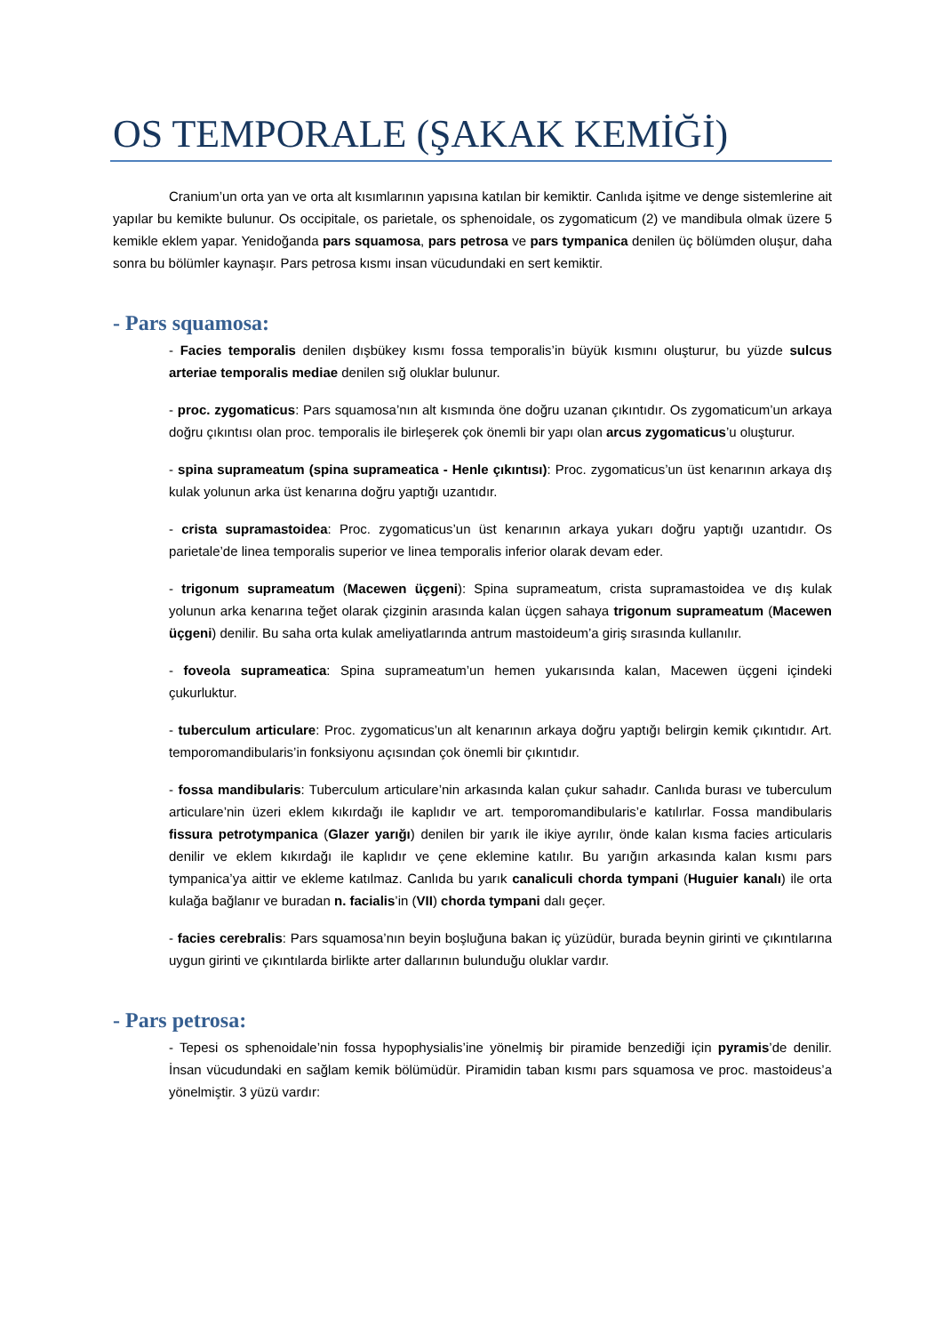OS TEMPORALE (ŞAKAK KEMİĞİ)
Cranium’un orta yan ve orta alt kısımlarının yapısına katılan bir kemiktir. Canlıda işitme ve denge sistemlerine ait yapılar bu kemikte bulunur. Os occipitale, os parietale, os sphenoidale, os zygomaticum (2) ve mandibula olmak üzere 5 kemikle eklem yapar. Yenidoğanda pars squamosa, pars petrosa ve pars tympanica denilen üç bölümden oluşur, daha sonra bu bölümler kaynaşır. Pars petrosa kısmı insan vücudundaki en sert kemiktir.
- Pars squamosa:
- Facies temporalis denilen dışbükey kısmı fossa temporalis’in büyük kısmını oluşturur, bu yüzde sulcus arteriae temporalis mediae denilen sığ oluklar bulunur.
- proc. zygomaticus: Pars squamosa’nın alt kısmında öne doğru uzanan çıkıntıdır. Os zygomaticum’un arkaya doğru çıkıntısı olan proc. temporalis ile birleşerek çok önemli bir yapı olan arcus zygomaticus’u oluşturur.
- spina suprameatum (spina suprameatica - Henle çıkıntısı): Proc. zygomaticus’un üst kenarının arkaya dış kulak yolunun arka üst kenarına doğru yaptığı uzantıdır.
- crista supramastoidea: Proc. zygomaticus’un üst kenarının arkaya yukarı doğru yaptığı uzantıdır. Os parietale’de linea temporalis superior ve linea temporalis inferior olarak devam eder.
- trigonum suprameatum (Macewen üçgeni): Spina suprameatum, crista supramastoidea ve dış kulak yolunun arka kenarına teğet olarak çizginin arasında kalan üçgen sahaya trigonum suprameatum (Macewen üçgeni) denilir. Bu saha orta kulak ameliyatlarında antrum mastoideum’a giriş sırasında kullanılır.
- foveola suprameatica: Spina suprameatum’un hemen yukarısında kalan, Macewen üçgeni içindeki çukurluktur.
- tuberculum articulare: Proc. zygomaticus’un alt kenarının arkaya doğru yaptığı belirgin kemik çıkıntıdır. Art. temporomandibularis’in fonksiyonu açısından çok önemli bir çıkıntıdır.
- fossa mandibularis: Tuberculum articulare’nin arkasında kalan çukur sahadır. Canlıda burası ve tuberculum articulare’nin üzeri eklem kıkırdağı ile kaplıdır ve art. temporomandibularis’e katılırlar. Fossa mandibularis fissura petrotympanica (Glazer yarığı) denilen bir yarık ile ikiye ayrılır, önde kalan kısma facies articularis denilir ve eklem kıkırdağı ile kaplıdır ve çene eklemine katılır. Bu yarığın arkasında kalan kısmı pars tympanica’ya aittir ve ekleme katılmaz. Canlıda bu yarık canaliculi chorda tympani (Huguier kanalı) ile orta kulağa bağlanır ve buradan n. facialis’in (VII) chorda tympani dalı geçer.
- facies cerebralis: Pars squamosa’nın beyin boşluğuna bakan iç yüzüdür, burada beynin girinti ve çıkıntılarına uygun girinti ve çıkıntılarda birlikte arter dallarının bulunduğu oluklar vardır.
- Pars petrosa:
- Tepesi os sphenoidale’nin fossa hypophysialis’ine yönelmiş bir piramide benzediği için pyramis’de denilir. İnsan vücudundaki en sağlam kemik bölümüdür. Piramidin taban kısmı pars squamosa ve proc. mastoideus’a yönelmiştir. 3 yüzü vardır: